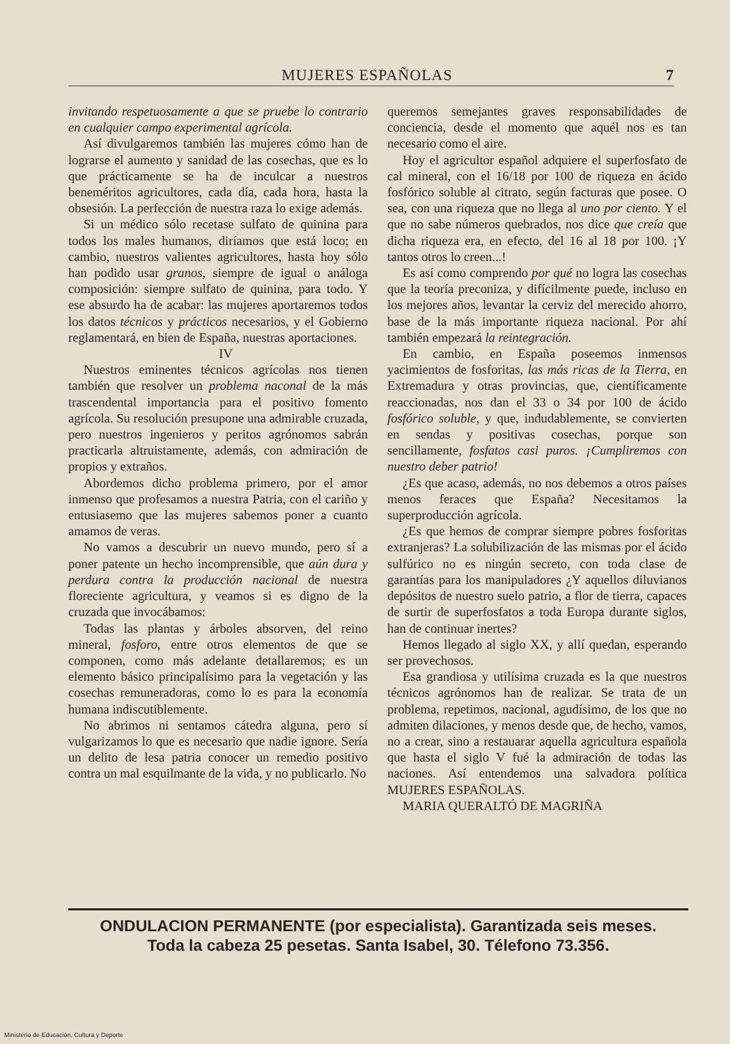MUJERES ESPAÑOLAS 7
invitando respetuosamente a que se pruebe lo contrario en cualquier campo experimental agrícola.
Así divulgaremos también las mujeres cómo han de lograrse el aumento y sanidad de las cosechas, que es lo que prácticamente se ha de inculcar a nuestros beneméritos agricultores, cada día, cada hora, hasta la obsesión. La perfección de nuestra raza lo exige además.
Si un médico sólo recetase sulfato de quinina para todos los males humanos, diríamos que está loco; en cambio, nuestros valientes agricultores, hasta hoy sólo han podido usar granos, siempre de igual o análoga composición: siempre sulfato de quinina, para todo. Y ese absurdo ha de acabar: las mujeres aportaremos todos los datos técnicos y prácticos necesarios, y el Gobierno reglamentará, en bien de España, nuestras aportaciones.
IV
Nuestros eminentes técnicos agrícolas nos tienen también que resolver un problema naconal de la más trascendental importancia para el positivo fomento agrícola. Su resolución presupone una admirable cruzada, pero nuestros ingenieros y peritos agrónomos sabrán practicarla altruistamente, además, con admiración de propios y extraños.
Abordemos dicho problema primero, por el amor inmenso que profesamos a nuestra Patria, con el cariño y entusiasemo que las mujeres sabemos poner a cuanto amamos de veras.
No vamos a descubrir un nuevo mundo, pero sí a poner patente un hecho incomprensible, que aún dura y perdura contra la producción nacional de nuestra floreciente agricultura, y veamos si es digno de la cruzada que invocábamos:
Todas las plantas y árboles absorven, del reino mineral, fosforo, entre otros elementos de que se componen, como más adelante detallaremos; es un elemento básico principalísimo para la vegetación y las cosechas remuneradoras, como lo es para la economía humana indiscutiblemente.
No abrimos ni sentamos cátedra alguna, pero sí vulgarizamos lo que es necesario que nadie ignore. Sería un delito de lesa patria conocer un remedio positivo contra un mal esquilmante de la vida, y no publicarlo. No
queremos semejantes graves responsabilidades de conciencia, desde el momento que aquél nos es tan necesario como el aire.
Hoy el agricultor español adquiere el superfosfato de cal mineral, con el 16/18 por 100 de riqueza en ácido fosfórico soluble al citrato, según facturas que posee. O sea, con una riqueza que no llega al uno por ciento. Y el que no sabe números quebrados, nos dice que creía que dicha riqueza era, en efecto, del 16 al 18 por 100. ¡Y tantos otros lo creen...!
Es así como comprendo por qué no logra las cosechas que la teoría preconiza, y difícilmente puede, incluso en los mejores años, levantar la cerviz del merecido ahorro, base de la más importante riqueza nacional. Por ahí también empezará la reintegración.
En cambio, en España poseemos inmensos yacimientos de fosforitas, las más ricas de la Tierra, en Extremadura y otras provincias, que, científicamente reaccionadas, nos dan el 33 o 34 por 100 de ácido fosfórico soluble, y que, indudablemente, se convierten en sendas y positivas cosechas, porque son sencillamente, fosfatos casi puros. ¡Cumpliremos con nuestro deber patrio!
¿Es que acaso, además, no nos debemos a otros países menos feraces que España? Necesitamos la superproducción agrícola.
¿Es que hemos de comprar siempre pobres fosforitas extranjeras? La solubilización de las mismas por el ácido sulfúrico no es ningún secreto, con toda clase de garantías para los manipuladores ¿Y aquellos diluvianos depósitos de nuestro suelo patrio, a flor de tierra, capaces de surtir de superfosfatos a toda Europa durante siglos, han de continuar inertes?
Hemos llegado al siglo XX, y allí quedan, esperando ser provechosos.
Esa grandiosa y utilísima cruzada es la que nuestros técnicos agrónomos han de realizar. Se trata de un problema, repetimos, nacional, agudísimo, de los que no admiten dilaciones, y menos desde que, de hecho, vamos, no a crear, sino a restauarar aquella agricultura española que hasta el siglo V fué la admiración de todas las naciones. Así entendemos una salvadora política MUJERES ESPAÑOLAS.
MARIA QUERALTÓ DE MAGRIÑA
ONDULACION PERMANENTE (por especialista). Garantizada seis meses.
Toda la cabeza 25 pesetas. Santa Isabel, 30. Télefono 73.356.
Ministerio de Educación, Cultura y Deporte